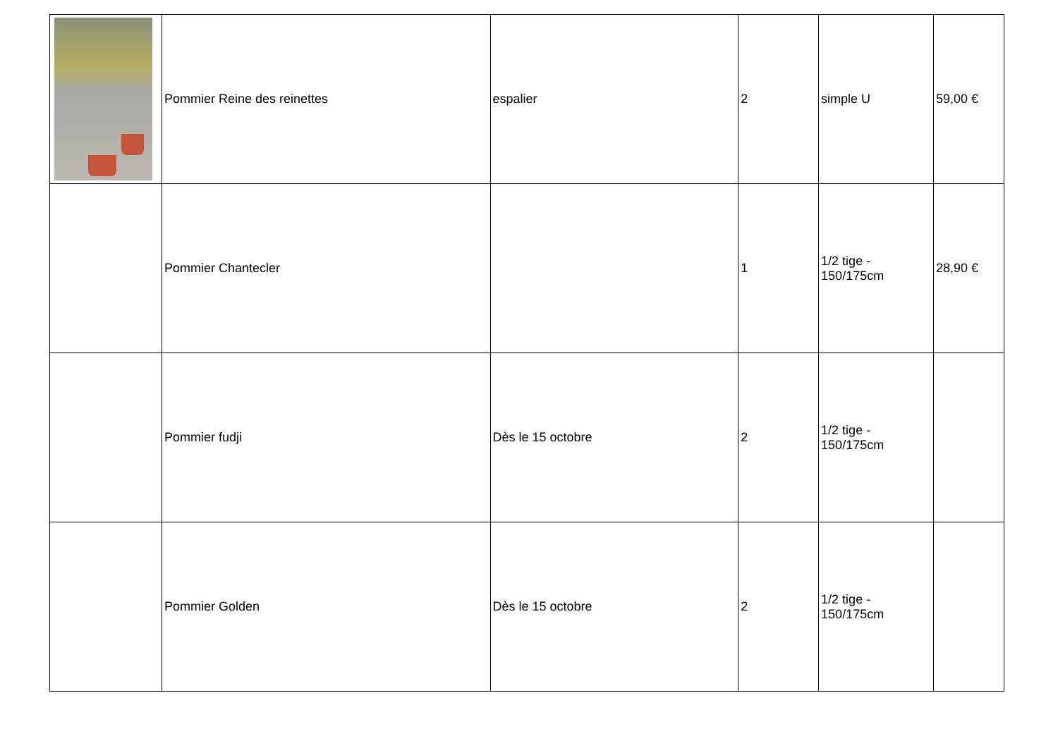| | Pommier Reine des reinettes | espalier | 2 | simple U | 59,00 € |
| | Pommier Chantecler | | 1 | 1/2 tige - 150/175cm | 28,90 € |
| | Pommier fudji | Dès le 15 octobre | 2 | 1/2 tige - 150/175cm | |
| | Pommier Golden | Dès le 15 octobre | 2 | 1/2 tige - 150/175cm | |